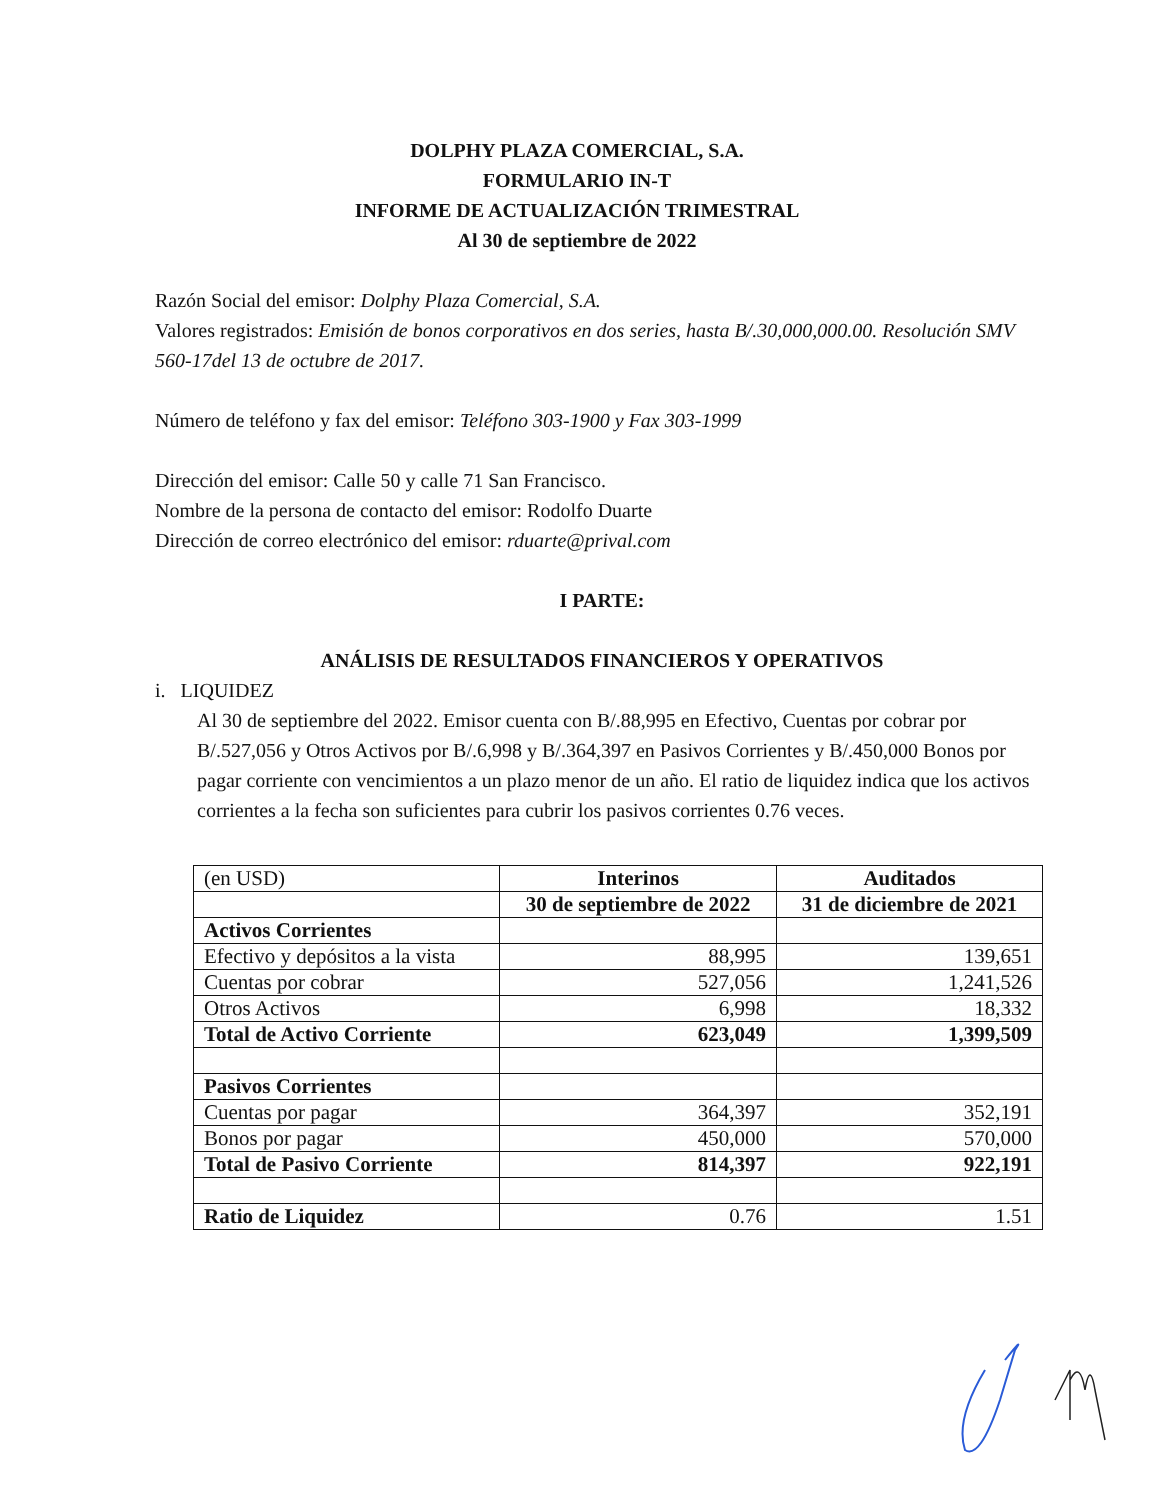DOLPHY PLAZA COMERCIAL, S.A.
FORMULARIO IN-T
INFORME DE ACTUALIZACIÓN TRIMESTRAL
Al 30 de septiembre de 2022
Razón Social del emisor: Dolphy Plaza Comercial, S.A.
Valores registrados: Emisión de bonos corporativos en dos series, hasta B/.30,000,000.00. Resolución SMV 560-17del 13 de octubre de 2017.
Número de teléfono y fax del emisor: Teléfono 303-1900 y Fax 303-1999
Dirección del emisor: Calle 50 y calle 71 San Francisco.
Nombre de la persona de contacto del emisor: Rodolfo Duarte
Dirección de correo electrónico del emisor: rduarte@prival.com
I PARTE:
ANÁLISIS DE RESULTADOS FINANCIEROS Y OPERATIVOS
i. LIQUIDEZ
Al 30 de septiembre del 2022. Emisor cuenta con B/.88,995 en Efectivo, Cuentas por cobrar por B/.527,056 y Otros Activos por B/.6,998 y B/.364,397 en Pasivos Corrientes y B/.450,000 Bonos por pagar corriente con vencimientos a un plazo menor de un año. El ratio de liquidez indica que los activos corrientes a la fecha son suficientes para cubrir los pasivos corrientes 0.76 veces.
| (en USD) | Interinos | Auditados |
| | 30 de septiembre de 2022 | 31 de diciembre de 2021 |
| Activos Corrientes | | |
| Efectivo y depósitos a la vista | 88,995 | 139,651 |
| Cuentas por cobrar | 527,056 | 1,241,526 |
| Otros Activos | 6,998 | 18,332 |
| Total de Activo Corriente | 623,049 | 1,399,509 |
| Pasivos Corrientes | | |
| Cuentas por pagar | 364,397 | 352,191 |
| Bonos por pagar | 450,000 | 570,000 |
| Total de Pasivo Corriente | 814,397 | 922,191 |
| Ratio de Liquidez | 0.76 | 1.51 |